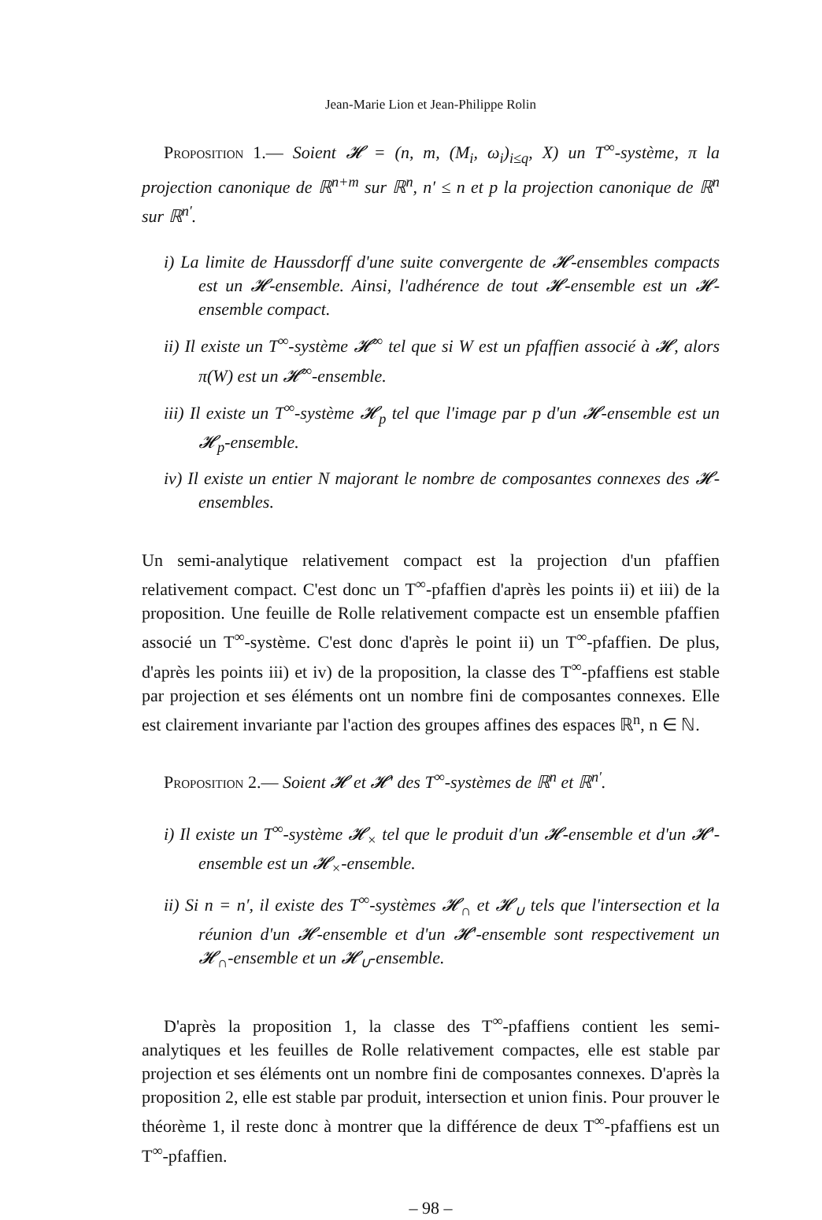Jean-Marie Lion et Jean-Philippe Rolin
Proposition 1.— Soient 𝓗 = (n, m, (M<sub>i</sub>, ω<sub>i</sub>)<sub>i≤q</sub>, X) un T<sup>∞</sup>-système, π la projection canonique de ℝ<sup>n+m</sup> sur ℝ<sup>n</sup>, n′ ≤ n et p la projection canonique de ℝ<sup>n</sup> sur ℝ<sup>n′</sup>.
i) La limite de Haussdorff d'une suite convergente de 𝓗-ensembles compacts est un 𝓗-ensemble. Ainsi, l'adhérence de tout 𝓗-ensemble est un 𝓗-ensemble compact.
ii) Il existe un T<sup>∞</sup>-système 𝓗<sup>∞</sup> tel que si W est un pfaffien associé à 𝓗, alors π(W) est un 𝓗<sup>∞</sup>-ensemble.
iii) Il existe un T<sup>∞</sup>-système 𝓗<sub>p</sub> tel que l'image par p d'un 𝓗-ensemble est un 𝓗<sub>p</sub>-ensemble.
iv) Il existe un entier N majorant le nombre de composantes connexes des 𝓗-ensembles.
Un semi-analytique relativement compact est la projection d'un pfaffien relativement compact. C'est donc un T<sup>∞</sup>-pfaffien d'après les points ii) et iii) de la proposition. Une feuille de Rolle relativement compacte est un ensemble pfaffien associé un T<sup>∞</sup>-système. C'est donc d'après le point ii) un T<sup>∞</sup>-pfaffien. De plus, d'après les points iii) et iv) de la proposition, la classe des T<sup>∞</sup>-pfaffiens est stable par projection et ses éléments ont un nombre fini de composantes connexes. Elle est clairement invariante par l'action des groupes affines des espaces ℝ<sup>n</sup>, n ∈ ℕ.
Proposition 2.— Soient 𝓗 et 𝓗′ des T<sup>∞</sup>-systèmes de ℝ<sup>n</sup> et ℝ<sup>n′</sup>.
i) Il existe un T<sup>∞</sup>-système 𝓗<sub>×</sub> tel que le produit d'un 𝓗-ensemble et d'un 𝓗′-ensemble est un 𝓗<sub>×</sub>-ensemble.
ii) Si n = n′, il existe des T<sup>∞</sup>-systèmes 𝓗<sub>∩</sub> et 𝓗<sub>∪</sub> tels que l'intersection et la réunion d'un 𝓗-ensemble et d'un 𝓗′-ensemble sont respectivement un 𝓗<sub>∩</sub>-ensemble et un 𝓗<sub>∪</sub>-ensemble.
D'après la proposition 1, la classe des T<sup>∞</sup>-pfaffiens contient les semi-analytiques et les feuilles de Rolle relativement compactes, elle est stable par projection et ses éléments ont un nombre fini de composantes connexes. D'après la proposition 2, elle est stable par produit, intersection et union finis. Pour prouver le théorème 1, il reste donc à montrer que la différence de deux T<sup>∞</sup>-pfaffiens est un T<sup>∞</sup>-pfaffien.
– 98 –